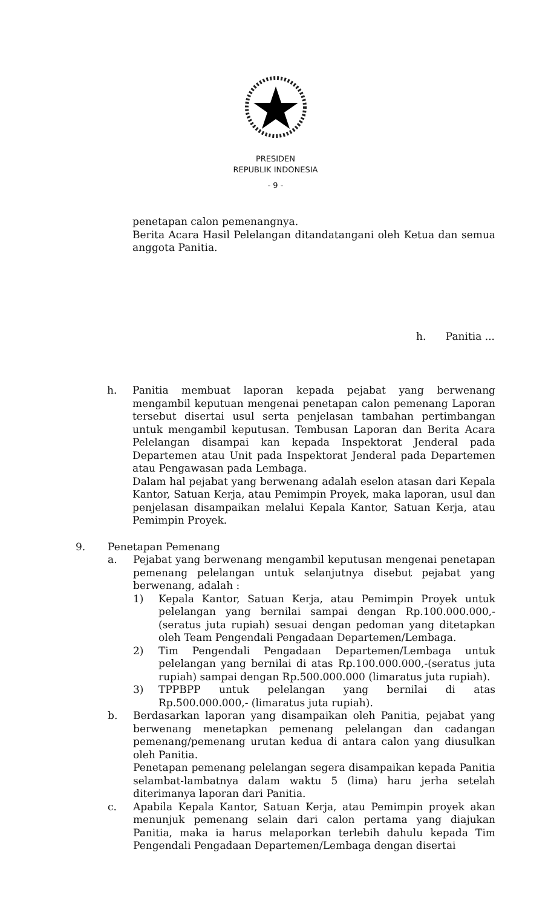PRESIDEN
REPUBLIK INDONESIA
- 9 -
penetapan calon pemenangnya.
Berita Acara Hasil Pelelangan ditandatangani oleh Ketua dan semua anggota Panitia.
h. Panitia ...
h. Panitia membuat laporan kepada pejabat yang berwenang mengambil keputuan mengenai penetapan calon pemenang Laporan tersebut disertai usul serta penjelasan tambahan pertimbangan untuk mengambil keputusan. Tembusan Laporan dan Berita Acara Pelelangan disampai kan kepada Inspektorat Jenderal pada Departemen atau Unit pada Inspektorat Jenderal pada Departemen atau Pengawasan pada Lembaga.
Dalam hal pejabat yang berwenang adalah eselon atasan dari Kepala Kantor, Satuan Kerja, atau Pemimpin Proyek, maka laporan, usul dan penjelasan disampaikan melalui Kepala Kantor, Satuan Kerja, atau Pemimpin Proyek.
9. Penetapan Pemenang
a. Pejabat yang berwenang mengambil keputusan mengenai penetapan pemenang pelelangan untuk selanjutnya disebut pejabat yang berwenang, adalah :
1) Kepala Kantor, Satuan Kerja, atau Pemimpin Proyek untuk pelelangan yang bernilai sampai dengan Rp.100.000.000,- (seratus juta rupiah) sesuai dengan pedoman yang ditetapkan oleh Team Pengendali Pengadaan Departemen/Lembaga.
2) Tim Pengendali Pengadaan Departemen/Lembaga untuk pelelangan yang bernilai di atas Rp.100.000.000,-(seratus juta rupiah) sampai dengan Rp.500.000.000 (limaratus juta rupiah).
3) TPPBPP untuk pelelangan yang bernilai di atas Rp.500.000.000,- (limaratus juta rupiah).
b. Berdasarkan laporan yang disampaikan oleh Panitia, pejabat yang berwenang menetapkan pemenang pelelangan dan cadangan pemenang/pemenang urutan kedua di antara calon yang diusulkan oleh Panitia.
Penetapan pemenang pelelangan segera disampaikan kepada Panitia selambat-lambatnya dalam waktu 5 (lima) haru jerha setelah diterimanya laporan dari Panitia.
c. Apabila Kepala Kantor, Satuan Kerja, atau Pemimpin proyek akan menunjuk pemenang selain dari calon pertama yang diajukan Panitia, maka ia harus melaporkan terlebih dahulu kepada Tim Pengendali Pengadaan Departemen/Lembaga dengan disertai